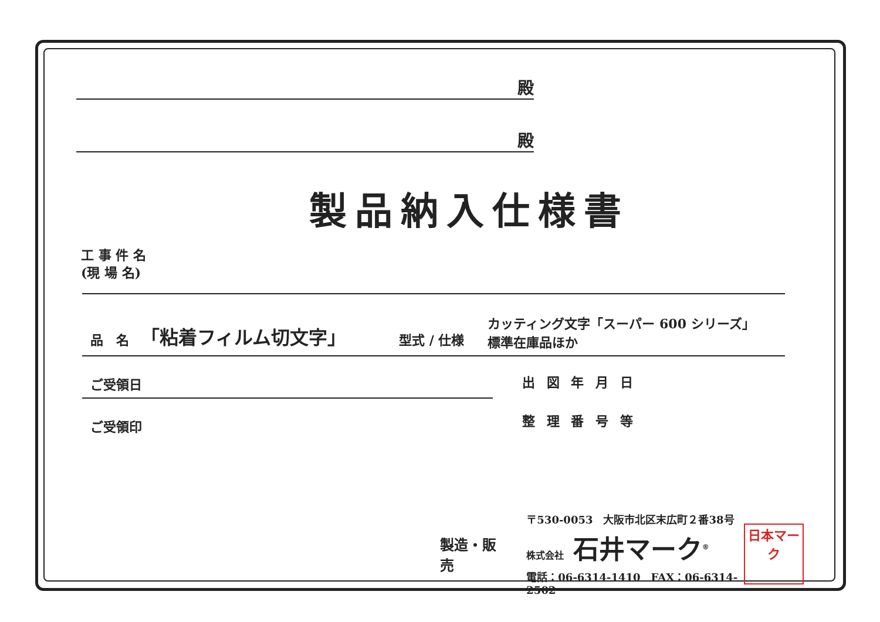殿
殿
製品納入仕様書
工 事 件 名
(現 場 名)
品　名 「粘着フィルム切文字」 型式 / 仕様 カッティング文字「スーパー 600 シリーズ」
標準在庫品ほか
ご受領日
ご受領印
出 図 年 月 日
整 理 番 号 等
製造・販売
〒530-0053　大阪市北区末広町２番38号
株式会社 石井マーク<sup>®</sup>
電話：06-6314-1410　FAX：06-6314-2502
日本マーク